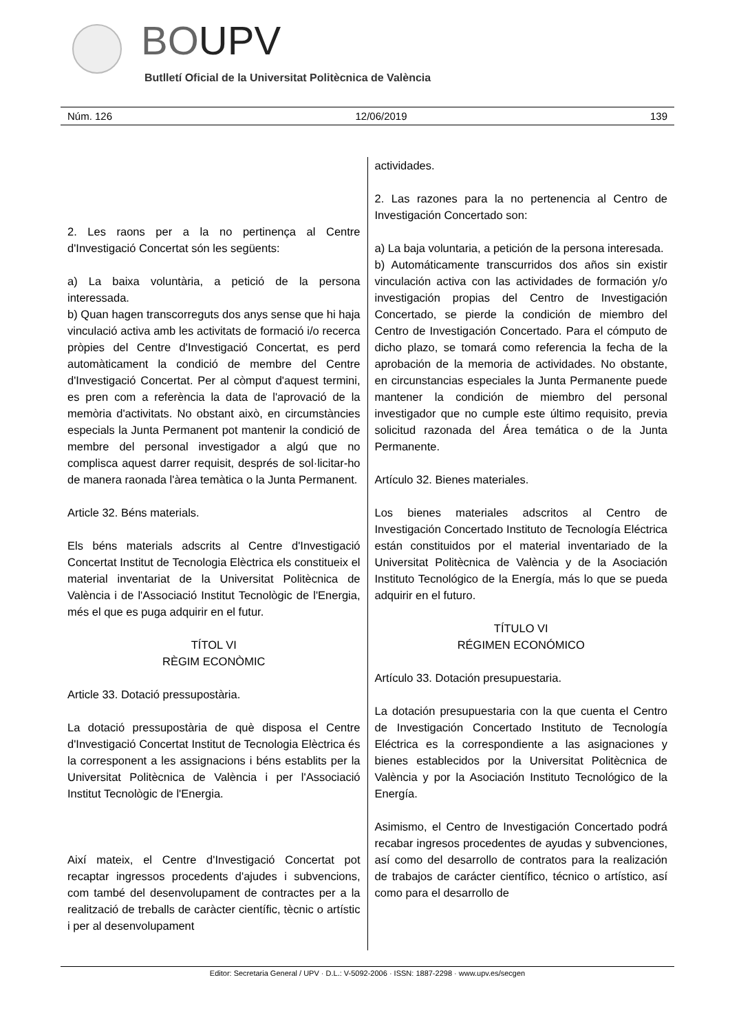BOUPV
Butlletí Oficial de la Universitat Politècnica de València
Núm. 126 12/06/2019 139
2. Les raons per a la no pertinença al Centre d'Investigació Concertat són les següents:
a) La baixa voluntària, a petició de la persona interessada.
b) Quan hagen transcorreguts dos anys sense que hi haja vinculació activa amb les activitats de formació i/o recerca pròpies del Centre d'Investigació Concertat, es perd automàticament la condició de membre del Centre d'Investigació Concertat. Per al còmput d'aquest termini, es pren com a referència la data de l'aprovació de la memòria d'activitats. No obstant això, en circumstàncies especials la Junta Permanent pot mantenir la condició de membre del personal investigador a algú que no complisca aquest darrer requisit, després de sol·licitar-ho de manera raonada l'àrea temàtica o la Junta Permanent.
Article 32. Béns materials.
Els béns materials adscrits al Centre d'Investigació Concertat Institut de Tecnologia Elèctrica els constitueix el material inventariat de la Universitat Politècnica de València i de l'Associació Institut Tecnològic de l'Energia, més el que es puga adquirir en el futur.
TÍTOL VI
RÈGIM ECONÒMIC
Article 33. Dotació pressupostària.
La dotació pressupostària de què disposa el Centre d'Investigació Concertat Institut de Tecnologia Elèctrica és la corresponent a les assignacions i béns establits per la Universitat Politècnica de València i per l'Associació Institut Tecnològic de l'Energia.
Així mateix, el Centre d'Investigació Concertat pot recaptar ingressos procedents d'ajudes i subvencions, com també del desenvolupament de contractes per a la realització de treballs de caràcter científic, tècnic o artístic i per al desenvolupament
actividades.
2. Las razones para la no pertenencia al Centro de Investigación Concertado son:
a) La baja voluntaria, a petición de la persona interesada.
b) Automáticamente transcurridos dos años sin existir vinculación activa con las actividades de formación y/o investigación propias del Centro de Investigación Concertado, se pierde la condición de miembro del Centro de Investigación Concertado. Para el cómputo de dicho plazo, se tomará como referencia la fecha de la aprobación de la memoria de actividades. No obstante, en circunstancias especiales la Junta Permanente puede mantener la condición de miembro del personal investigador que no cumple este último requisito, previa solicitud razonada del Área temática o de la Junta Permanente.
Artículo 32. Bienes materiales.
Los bienes materiales adscritos al Centro de Investigación Concertado Instituto de Tecnología Eléctrica están constituidos por el material inventariado de la Universitat Politècnica de València y de la Asociación Instituto Tecnológico de la Energía, más lo que se pueda adquirir en el futuro.
TÍTULO VI
RÉGIMEN ECONÓMICO
Artículo 33. Dotación presupuestaria.
La dotación presupuestaria con la que cuenta el Centro de Investigación Concertado Instituto de Tecnología Eléctrica es la correspondiente a las asignaciones y bienes establecidos por la Universitat Politècnica de València y por la Asociación Instituto Tecnológico de la Energía.
Asimismo, el Centro de Investigación Concertado podrá recabar ingresos procedentes de ayudas y subvenciones, así como del desarrollo de contratos para la realización de trabajos de carácter científico, técnico o artístico, así como para el desarrollo de
Editor: Secretaria General / UPV · D.L.: V-5092-2006 · ISSN: 1887-2298 · www.upv.es/secgen